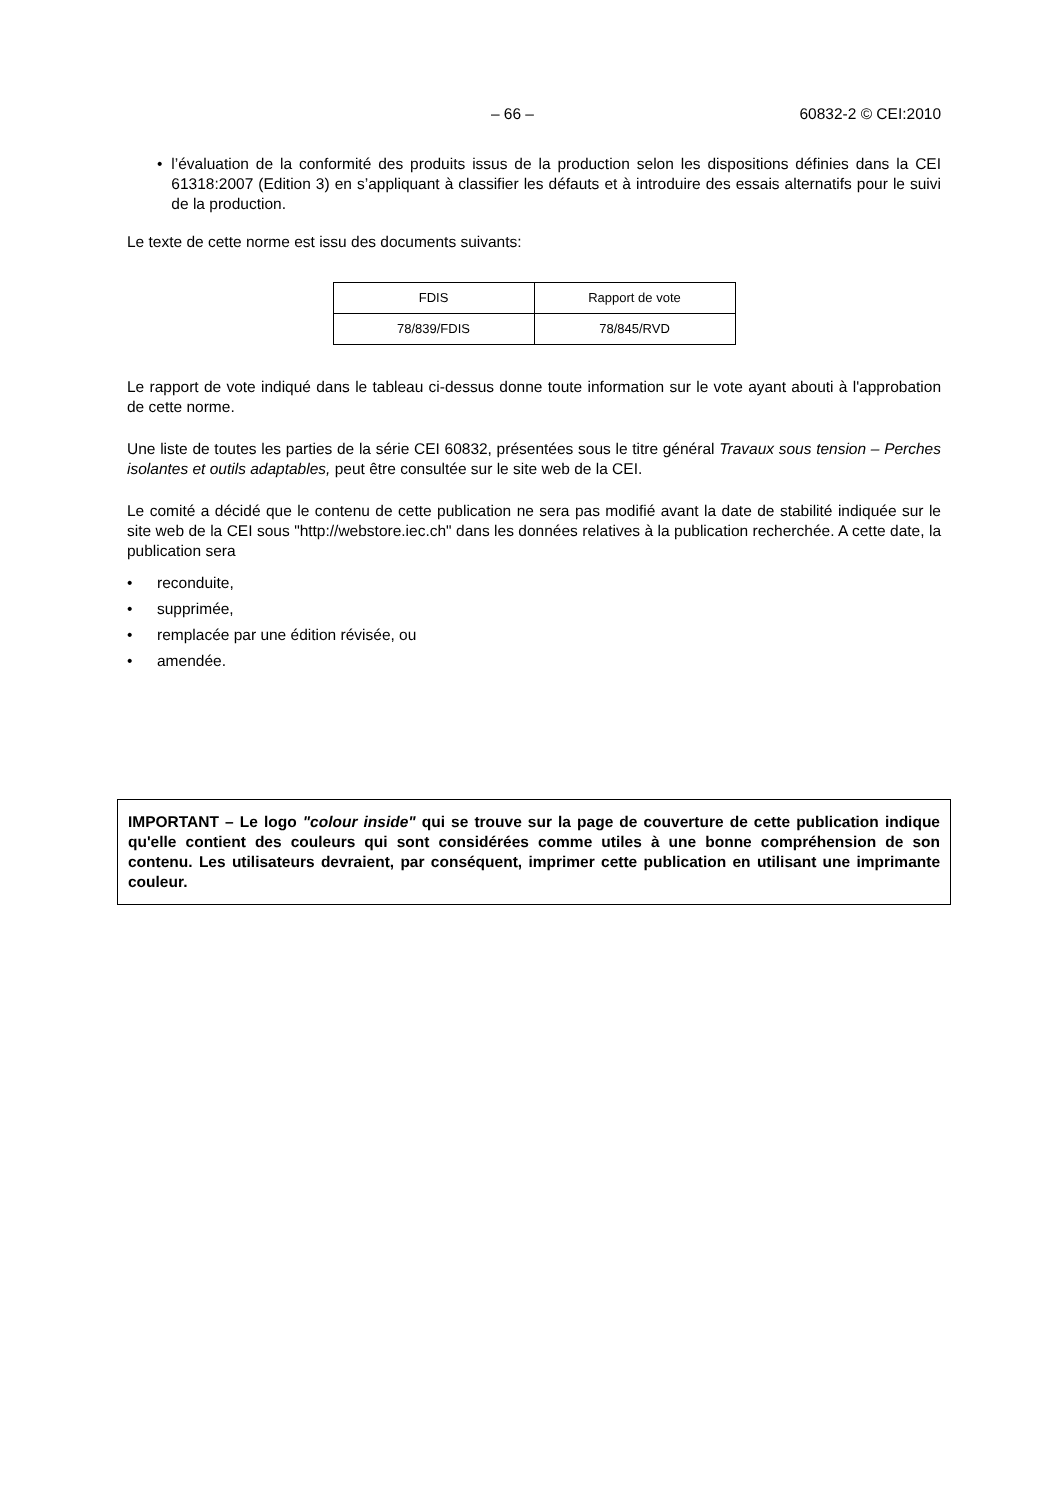– 66 – 60832-2 © CEI:2010
• l’évaluation de la conformité des produits issus de la production selon les dispositions définies dans la CEI 61318:2007 (Edition 3) en s’appliquant à classifier les défauts et à introduire des essais alternatifs pour le suivi de la production.
Le texte de cette norme est issu des documents suivants:
| FDIS | Rapport de vote |
| --- | --- |
| 78/839/FDIS | 78/845/RVD |
Le rapport de vote indiqué dans le tableau ci-dessus donne toute information sur le vote ayant abouti à l'approbation de cette norme.
Une liste de toutes les parties de la série CEI 60832, présentées sous le titre général Travaux sous tension – Perches isolantes et outils adaptables, peut être consultée sur le site web de la CEI.
Le comité a décidé que le contenu de cette publication ne sera pas modifié avant la date de stabilité indiquée sur le site web de la CEI sous "http://webstore.iec.ch" dans les données relatives à la publication recherchée. A cette date, la publication sera
• reconduite,
• supprimée,
• remplacée par une édition révisée, ou
• amendée.
IMPORTANT – Le logo "colour inside" qui se trouve sur la page de couverture de cette publication indique qu'elle contient des couleurs qui sont considérées comme utiles à une bonne compréhension de son contenu. Les utilisateurs devraient, par conséquent, imprimer cette publication en utilisant une imprimante couleur.